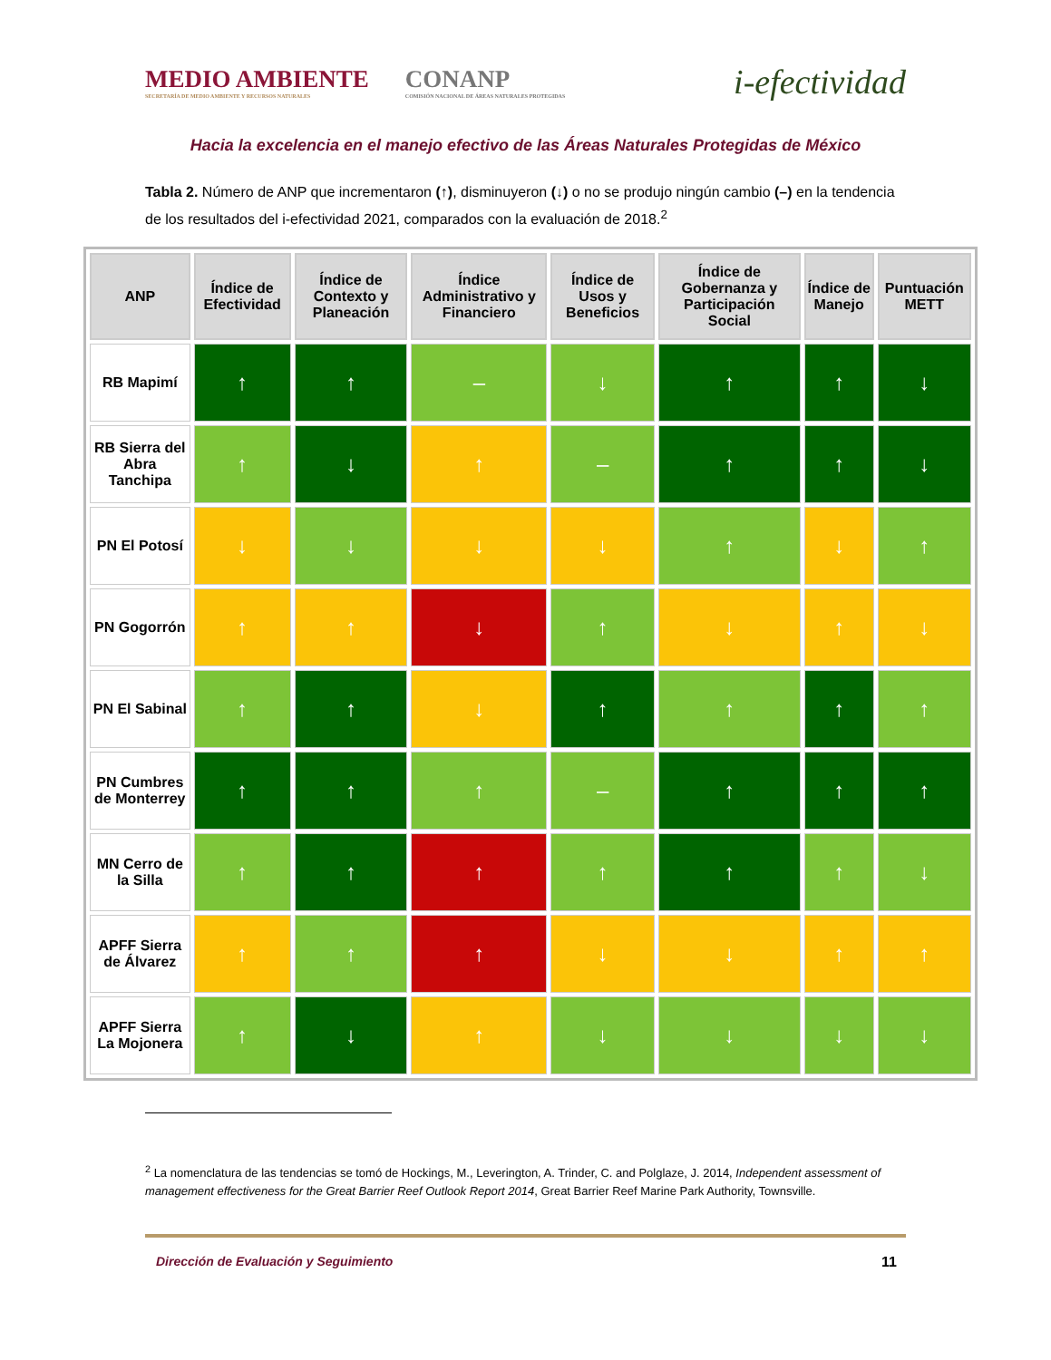MEDIO AMBIENTE
SECRETARÍA DE MEDIO AMBIENTE Y RECURSOS NATURALES
CONANP
COMISIÓN NACIONAL DE ÁREAS NATURALES PROTEGIDAS
i-efectividad
Hacia la excelencia en el manejo efectivo de las Áreas Naturales Protegidas de México
Tabla 2. Número de ANP que incrementaron (↑), disminuyeron (↓) o no se produjo ningún cambio (–) en la tendencia de los resultados del i-efectividad 2021, comparados con la evaluación de 2018.<sup>2</sup>
| ANP | Índice de Efectividad | Índice de Contexto y Planeación | Índice Administrativo y Financiero | Índice de Usos y Beneficios | Índice de Gobernanza y Participación Social | Índice de Manejo | Puntuación METT |
| --- | --- | --- | --- | --- | --- | --- | --- |
| RB Mapimí | ↑ | ↑ | – | ↓ | ↑ | ↑ | ↓ |
| RB Sierra del Abra Tanchipa | ↑ | ↓ | ↑ | – | ↑ | ↑ | ↓ |
| PN El Potosí | ↓ | ↓ | ↓ | ↓ | ↑ | ↓ | ↑ |
| PN Gogorrón | ↑ | ↑ | ↓ | ↑ | ↓ | ↑ | ↓ |
| PN El Sabinal | ↑ | ↑ | ↓ | ↑ | ↑ | ↑ | ↑ |
| PN Cumbres de Monterrey | ↑ | ↑ | ↑ | – | ↑ | ↑ | ↑ |
| MN Cerro de la Silla | ↑ | ↑ | ↑ | ↑ | ↑ | ↑ | ↓ |
| APFF Sierra de Álvarez | ↑ | ↑ | ↑ | ↓ | ↓ | ↑ | ↑ |
| APFF Sierra La Mojonera | ↑ | ↓ | ↑ | ↓ | ↓ | ↓ | ↓ |
<sup>2</sup> La nomenclatura de las tendencias se tomó de Hockings, M., Leverington, A. Trinder, C. and Polglaze, J. 2014, Independent assessment of management effectiveness for the Great Barrier Reef Outlook Report 2014, Great Barrier Reef Marine Park Authority, Townsville.
Dirección de Evaluación y Seguimiento 11